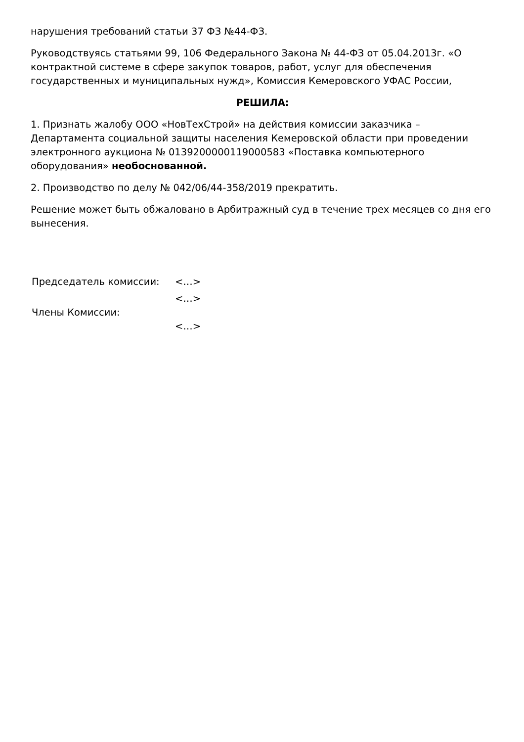нарушения требований статьи 37 ФЗ №44-ФЗ.
Руководствуясь статьями 99, 106 Федерального Закона № 44-ФЗ от 05.04.2013г. «О контрактной системе в сфере закупок товаров, работ, услуг для обеспечения государственных и муниципальных нужд», Комиссия Кемеровского УФАС России,
РЕШИЛА:
1. Признать жалобу ООО «НовТехСтрой» на действия комиссии заказчика – Департамента социальной защиты населения Кемеровской области при проведении электронного аукциона № 0139200000119000583 «Поставка компьютерного оборудования» необоснованной.
2. Производство по делу № 042/06/44-358/2019 прекратить.
Решение может быть обжаловано в Арбитражный суд в течение трех месяцев со дня его вынесения.
| Председатель комиссии: | <…> |
| | <…> |
| Члены Комиссии: | |
| | <…> |